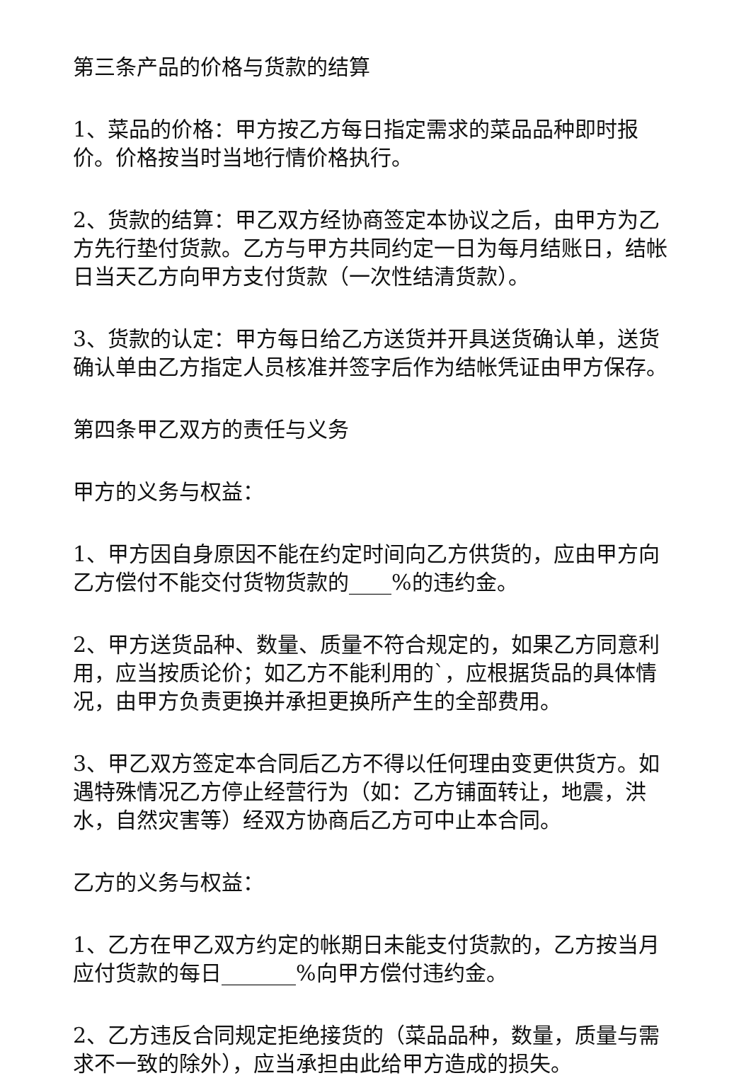第三条产品的价格与货款的结算
1、菜品的价格：甲方按乙方每日指定需求的菜品品种即时报价。价格按当时当地行情价格执行。
2、货款的结算：甲乙双方经协商签定本协议之后，由甲方为乙方先行垫付货款。乙方与甲方共同约定一日为每月结账日，结帐日当天乙方向甲方支付货款（一次性结清货款）。
3、货款的认定：甲方每日给乙方送货并开具送货确认单，送货确认单由乙方指定人员核准并签字后作为结帐凭证由甲方保存。
第四条甲乙双方的责任与义务
甲方的义务与权益：
1、甲方因自身原因不能在约定时间向乙方供货的，应由甲方向乙方偿付不能交付货物货款的____%的违约金。
2、甲方送货品种、数量、质量不符合规定的，如果乙方同意利用，应当按质论价；如乙方不能利用的`，应根据货品的具体情况，由甲方负责更换并承担更换所产生的全部费用。
3、甲乙双方签定本合同后乙方不得以任何理由变更供货方。如遇特殊情况乙方停止经营行为（如：乙方铺面转让，地震，洪水，自然灾害等）经双方协商后乙方可中止本合同。
乙方的义务与权益：
1、乙方在甲乙双方约定的帐期日未能支付货款的，乙方按当月应付货款的每日_______%向甲方偿付违约金。
2、乙方违反合同规定拒绝接货的（菜品品种，数量，质量与需求不一致的除外），应当承担由此给甲方造成的损失。